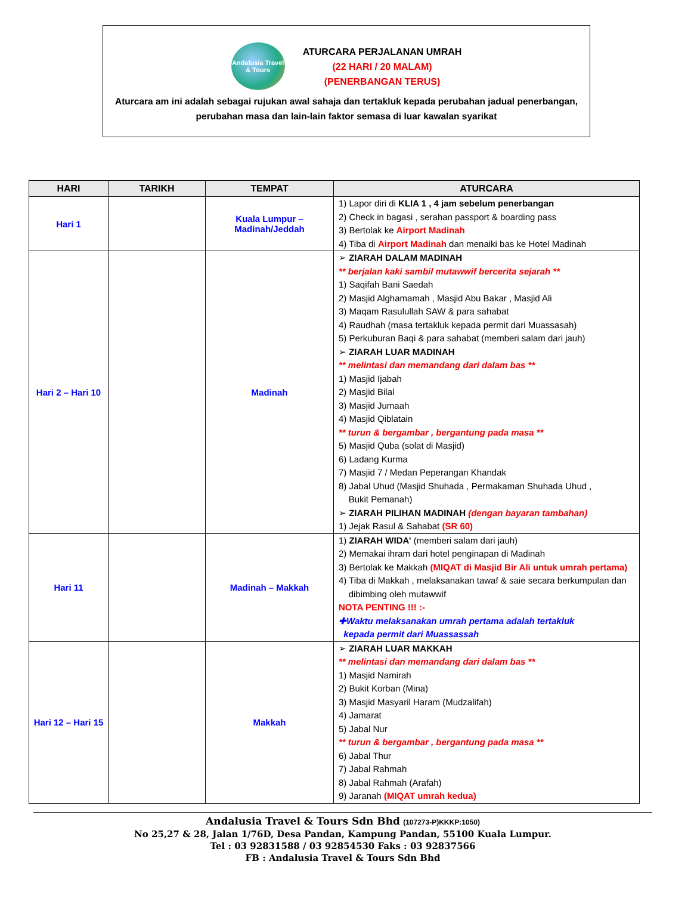Andalusia Travel & Tours
ATURCARA PERJALANAN UMRAH
(22 HARI / 20 MALAM)
(PENERBANGAN TERUS)
Aturcara am ini adalah sebagai rujukan awal sahaja dan tertakluk kepada perubahan jadual penerbangan,
perubahan masa dan lain-lain faktor semasa di luar kawalan syarikat
| HARI | TARIKH | TEMPAT | ATURCARA |
| --- | --- | --- | --- |
| Hari 1 | | Kuala Lumpur – Madinah/Jeddah | 1) Lapor diri di KLIA 1 , 4 jam sebelum penerbangan 2) Check in bagasi , serahan passport & boarding pass 3) Bertolak ke Airport Madinah 4) Tiba di Airport Madinah dan menaiki bas ke Hotel Madinah |
| Hari 2 – Hari 10 | | Madinah | ➢ ZIARAH DALAM MADINAH ** berjalan kaki sambil mutawwif bercerita sejarah ** 1) Saqifah Bani Saedah 2) Masjid Alghamamah , Masjid Abu Bakar , Masjid Ali 3) Maqam Rasulullah SAW & para sahabat 4) Raudhah (masa tertakluk kepada permit dari Muassasah) 5) Perkuburan Baqi & para sahabat (memberi salam dari jauh) ➢ ZIARAH LUAR MADINAH ** melintasi dan memandang dari dalam bas ** 1) Masjid Ijabah 2) Masjid Bilal 3) Masjid Jumaah 4) Masjid Qiblatain ** turun & bergambar , bergantung pada masa ** 5) Masjid Quba (solat di Masjid) 6) Ladang Kurma 7) Masjid 7 / Medan Peperangan Khandak 8) Jabal Uhud (Masjid Shuhada , Permakaman Shuhada Uhud , Bukit Pemanah) ➢ ZIARAH PILIHAN MADINAH (dengan bayaran tambahan) 1) Jejak Rasul & Sahabat (SR 60) |
| Hari 11 | | Madinah – Makkah | 1) ZIARAH WIDA’ (memberi salam dari jauh) 2) Memakai ihram dari hotel penginapan di Madinah 3) Bertolak ke Makkah (MIQAT di Masjid Bir Ali untuk umrah pertama) 4) Tiba di Makkah , melaksanakan tawaf & saie secara berkumpulan dan dibimbing oleh mutawwif NOTA PENTING !!! :- ✚Waktu melaksanakan umrah pertama adalah tertakluk kepada permit dari Muassassah |
| Hari 12 – Hari 15 | | Makkah | ➢ ZIARAH LUAR MAKKAH ** melintasi dan memandang dari dalam bas ** 1) Masjid Namirah 2) Bukit Korban (Mina) 3) Masjid Masyaril Haram (Mudzalifah) 4) Jamarat 5) Jabal Nur ** turun & bergambar , bergantung pada masa ** 6) Jabal Thur 7) Jabal Rahmah 8) Jabal Rahmah (Arafah) 9) Jaranah (MIQAT umrah kedua) |
Andalusia Travel & Tours Sdn Bhd (107273-P)KKKP:1050)
No 25,27 & 28, Jalan 1/76D, Desa Pandan, Kampung Pandan, 55100 Kuala Lumpur.
Tel : 03 92831588 / 03 92854530 Faks : 03 92837566
FB : Andalusia Travel & Tours Sdn Bhd